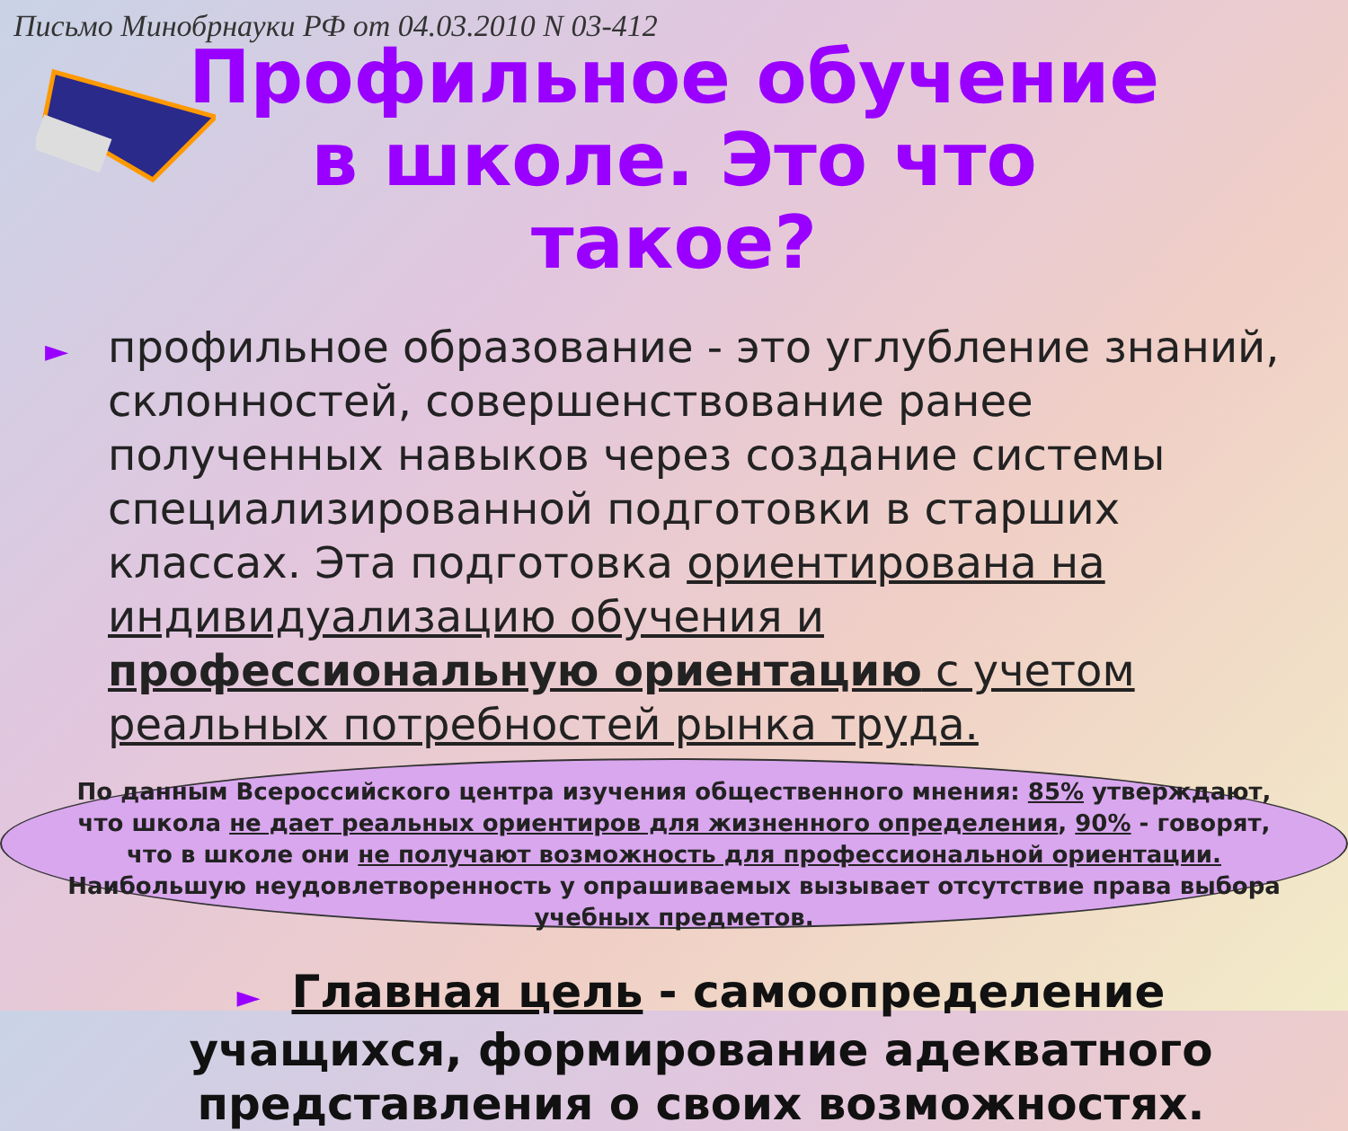Письмо Минобрнауки РФ от 04.03.2010 N 03-412
Профильное обучение в школе. Это что такое?
►
профильное образование - это углубление знаний, склонностей, совершенствование ранее полученных навыков через создание системы специализированной подготовки в старших классах. Эта подготовка ориентирована на индивидуализацию обучения и профессиональную ориентацию с учетом реальных потребностей рынка труда.
По данным Всероссийского центра изучения общественного мнения: 85% утверждают, что школа не дает реальных ориентиров для жизненного определения, 90% - говорят, что в школе они не получают возможность для профессиональной ориентации. Наибольшую неудовлетворенность у опрашиваемых вызывает отсутствие права выбора учебных предметов.
► Главная цель - самоопределение учащихся, формирование адекватного представления о своих возможностях.